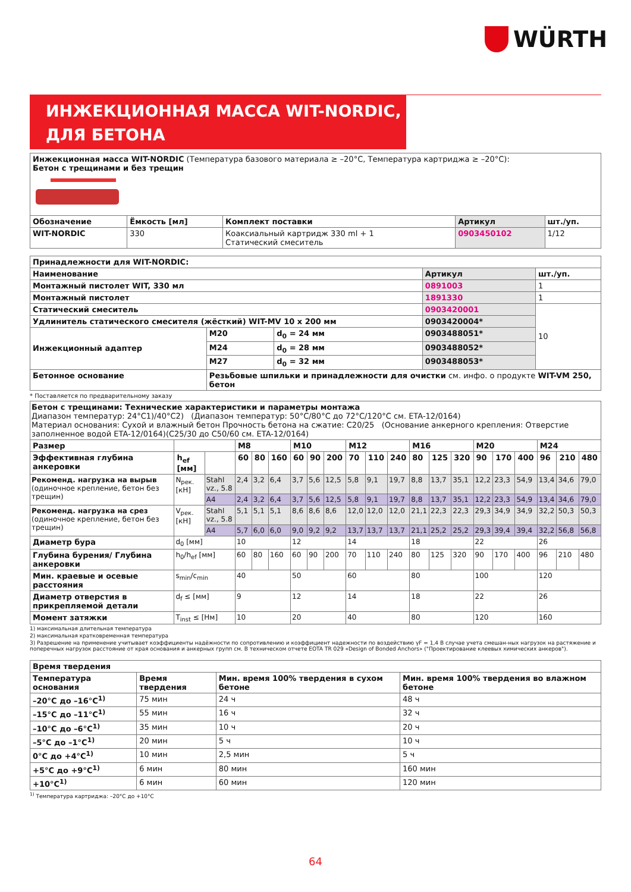WÜRTH
ИНЖЕКЦИОННАЯ МАССА WIT-NORDIC,
ДЛЯ БЕТОНА
| Инжекционная масса WIT-NORDIC (Температура базового материала ≥ –20°C, Температура картриджа ≥ –20°C): Бетон с трещинами и без трещин | | | | |
| Обозначение | Ёмкость [мл] | Комплект поставки | Артикул | шт./уп. |
| WIT-NORDIC | 330 | Коаксиальный картридж 330 ml + 1 Статический смеситель | 0903450102 | 1/12 |
| Принадлежности для WIT-NORDIC: | | | | |
| --- | --- | --- | --- | --- |
| Наименование | | | Артикул | шт./уп. |
| Монтажный пистолет WIT, 330 мл | | | 0891003 | 1 |
| Монтажный пистолет | | | 1891330 | 1 |
| Статический смеситель | | | 0903420001 | 10 |
| Удлинитель статического смесителя (жёсткий) WIT-MV 10 x 200 мм | | | 0903420004* | |
| Инжекционный адаптер | M20 | d<sub>0</sub> = 24 мм | 0903488051* | |
| | M24 | d<sub>0</sub> = 28 мм | 0903488052* | |
| | M27 | d<sub>0</sub> = 32 мм | 0903488053* | |
| Бетонное основание | Резьбовые шпильки и принадлежности для очистки см. инфо. о продукте WIT-VM 250, бетон | | | |
* Поставляется по предварительному заказу
| Бетон с трещинами: Технические характеристики и параметры монтажа Диапазон температур: 24°C1)/40°C2) (Диапазон температур: 50°C/80°C до 72°C/120°C см. ETA-12/0164) Материал основания: Сухой и влажный бетон Прочность бетона на сжатие: C20/25 (Основание анкерного крепления: Отверстие заполненное водой ETA-12/0164)(C25/30 до C50/60 см. ETA-12/0164) | | | | | | | | | | | | | | | | | | | | |
| Размер | | | M8 | | | M10 | | | M12 | | | M16 | | | M20 | | | M24 | | |
| Эффективная глубина анкеровки | h<sub>ef</sub> [мм] | | 60 | 80 | 160 | 60 | 90 | 200 | 70 | 110 | 240 | 80 | 125 | 320 | 90 | 170 | 400 | 96 | 210 | 480 |
| Рекоменд. нагрузка на вырыв (одиночное крепление, бетон без трещин) | N<sub>рек.</sub> [кН] | Stahl vz., 5.8 | 2,4 | 3,2 | 6,4 | 3,7 | 5,6 | 12,5 | 5,8 | 9,1 | 19,7 | 8,8 | 13,7 | 35,1 | 12,2 | 23,3 | 54,9 | 13,4 | 34,6 | 79,0 |
| | | A4 | 2,4 | 3,2 | 6,4 | 3,7 | 5,6 | 12,5 | 5,8 | 9,1 | 19,7 | 8,8 | 13,7 | 35,1 | 12,2 | 23,3 | 54,9 | 13,4 | 34,6 | 79,0 |
| Рекоменд. нагрузка на срез (одиночное крепление, бетон без трещин) | V<sub>рек.</sub> [кН] | Stahl vz., 5.8 | 5,1 | 5,1 | 5,1 | 8,6 | 8,6 | 8,6 | 12,0 | 12,0 | 12,0 | 21,1 | 22,3 | 22,3 | 29,3 | 34,9 | 34,9 | 32,2 | 50,3 | 50,3 |
| | | A4 | 5,7 | 6,0 | 6,0 | 9,0 | 9,2 | 9,2 | 13,7 | 13,7 | 13,7 | 21,1 | 25,2 | 25,2 | 29,3 | 39,4 | 39,4 | 32,2 | 56,8 | 56,8 |
| Диаметр бура | d<sub>0</sub> [мм] | | 10 | | | 12 | | | 14 | | | 18 | | | 22 | | | 26 | | |
| Глубина бурения/ Глубина анкеровки | h<sub>0</sub>/h<sub>ef</sub> [мм] | | 60 | 80 | 160 | 60 | 90 | 200 | 70 | 110 | 240 | 80 | 125 | 320 | 90 | 170 | 400 | 96 | 210 | 480 |
| Мин. краевые и осевые расстояния | s<sub>min</sub>/c<sub>min</sub> | | 40 | | | 50 | | | 60 | | | 80 | | | 100 | | | 120 | | |
| Диаметр отверстия в прикрепляемой детали | d<sub>f</sub> ≤ [мм] | | 9 | | | 12 | | | 14 | | | 18 | | | 22 | | | 26 | | |
| Момент затяжки | T<sub>inst</sub> ≤ [Нм] | | 10 | | | 20 | | | 40 | | | 80 | | | 120 | | | 160 | | |
1) максимальная длительная температура
2) максимальная кратковременная температура
3) Разрешение на применение учитывает коэффициенты надёжности по сопротивлению и коэффициент надежности по воздействию γF = 1,4 В случае учета смешан-ных нагрузок на растяжение и поперечных нагрузок расстояние от края основания и анкерных групп см. В техническом отчете EOTA TR 029 «Design of Bonded Anchors» ("Проектирование клеевых химических анкеров").
| Время твердения | | | |
| --- | --- | --- | --- |
| Температура основания | Время твердения | Мин. время 100% твердения в сухом бетоне | Мин. время 100% твердения во влажном бетоне |
| –20°C до –16°C<sup>1)</sup> | 75 мин | 24 ч | 48 ч |
| –15°C до –11°C<sup>1)</sup> | 55 мин | 16 ч | 32 ч |
| –10°C до –6°C<sup>1)</sup> | 35 мин | 10 ч | 20 ч |
| –5°C до –1°C<sup>1)</sup> | 20 мин | 5 ч | 10 ч |
| 0°C до +4°C<sup>1)</sup> | 10 мин | 2,5 мин | 5 ч |
| +5°C до +9°C<sup>1)</sup> | 6 мин | 80 мин | 160 мин |
| +10°C<sup>1)</sup> | 6 мин | 60 мин | 120 мин |
<sup>1)</sup> Температура картриджа: –20°C до +10°C
64